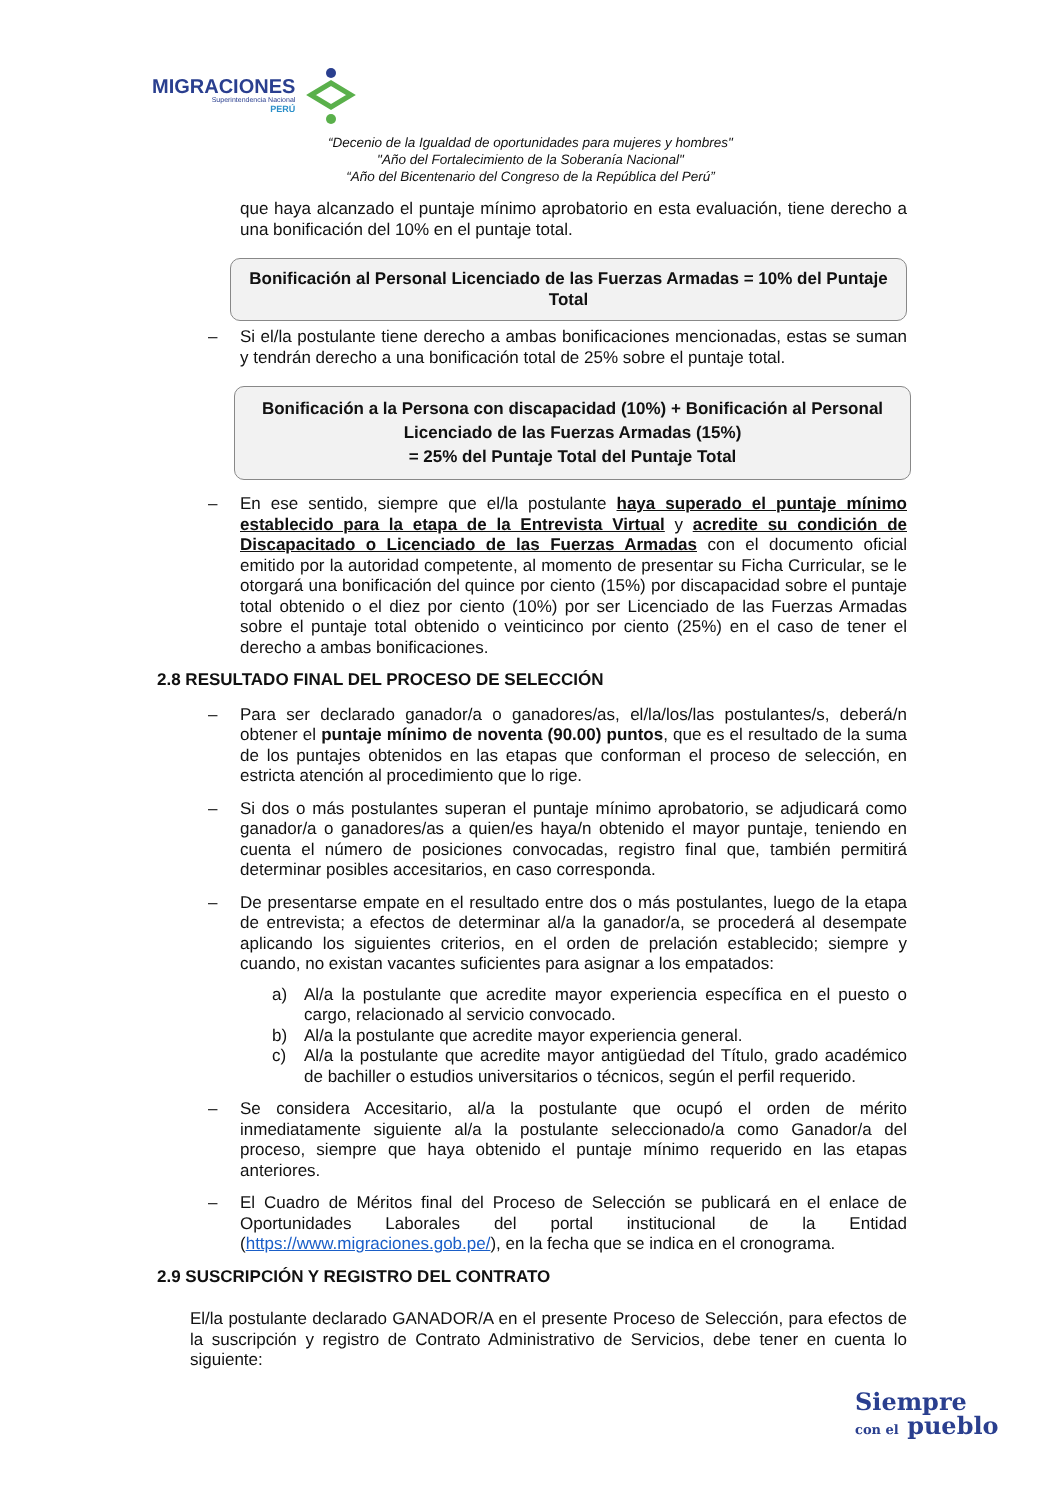MIGRACIONES
Superintendencia Nacional
PERÚ
“Decenio de la Igualdad de oportunidades para mujeres y hombres"
"Año del Fortalecimiento de la Soberanía Nacional"
“Año del Bicentenario del Congreso de la República del Perú”
que haya alcanzado el puntaje mínimo aprobatorio en esta evaluación, tiene derecho a una bonificación del 10% en el puntaje total.
Bonificación al Personal Licenciado de las Fuerzas Armadas = 10% del Puntaje Total
– Si el/la postulante tiene derecho a ambas bonificaciones mencionadas, estas se suman y tendrán derecho a una bonificación total de 25% sobre el puntaje total.
Bonificación a la Persona con discapacidad (10%) + Bonificación al Personal Licenciado de las Fuerzas Armadas (15%)
= 25% del Puntaje Total del Puntaje Total
– En ese sentido, siempre que el/la postulante haya superado el puntaje mínimo establecido para la etapa de la Entrevista Virtual y acredite su condición de Discapacitado o Licenciado de las Fuerzas Armadas con el documento oficial emitido por la autoridad competente, al momento de presentar su Ficha Curricular, se le otorgará una bonificación del quince por ciento (15%) por discapacidad sobre el puntaje total obtenido o el diez por ciento (10%) por ser Licenciado de las Fuerzas Armadas sobre el puntaje total obtenido o veinticinco por ciento (25%) en el caso de tener el derecho a ambas bonificaciones.
2.8 RESULTADO FINAL DEL PROCESO DE SELECCIÓN
– Para ser declarado ganador/a o ganadores/as, el/la/los/las postulantes/s, deberá/n obtener el puntaje mínimo de noventa (90.00) puntos, que es el resultado de la suma de los puntajes obtenidos en las etapas que conforman el proceso de selección, en estricta atención al procedimiento que lo rige.
– Si dos o más postulantes superan el puntaje mínimo aprobatorio, se adjudicará como ganador/a o ganadores/as a quien/es haya/n obtenido el mayor puntaje, teniendo en cuenta el número de posiciones convocadas, registro final que, también permitirá determinar posibles accesitarios, en caso corresponda.
– De presentarse empate en el resultado entre dos o más postulantes, luego de la etapa de entrevista; a efectos de determinar al/a la ganador/a, se procederá al desempate aplicando los siguientes criterios, en el orden de prelación establecido; siempre y cuando, no existan vacantes suficientes para asignar a los empatados:
a) Al/a la postulante que acredite mayor experiencia específica en el puesto o cargo, relacionado al servicio convocado.
b) Al/a la postulante que acredite mayor experiencia general.
c) Al/a la postulante que acredite mayor antigüedad del Título, grado académico de bachiller o estudios universitarios o técnicos, según el perfil requerido.
– Se considera Accesitario, al/a la postulante que ocupó el orden de mérito inmediatamente siguiente al/a la postulante seleccionado/a como Ganador/a del proceso, siempre que haya obtenido el puntaje mínimo requerido en las etapas anteriores.
– El Cuadro de Méritos final del Proceso de Selección se publicará en el enlace de Oportunidades Laborales del portal institucional de la Entidad (https://www.migraciones.gob.pe/), en la fecha que se indica en el cronograma.
2.9 SUSCRIPCIÓN Y REGISTRO DEL CONTRATO
El/la postulante declarado GANADOR/A en el presente Proceso de Selección, para efectos de la suscripción y registro de Contrato Administrativo de Servicios, debe tener en cuenta lo siguiente:
Siempre
con el pueblo